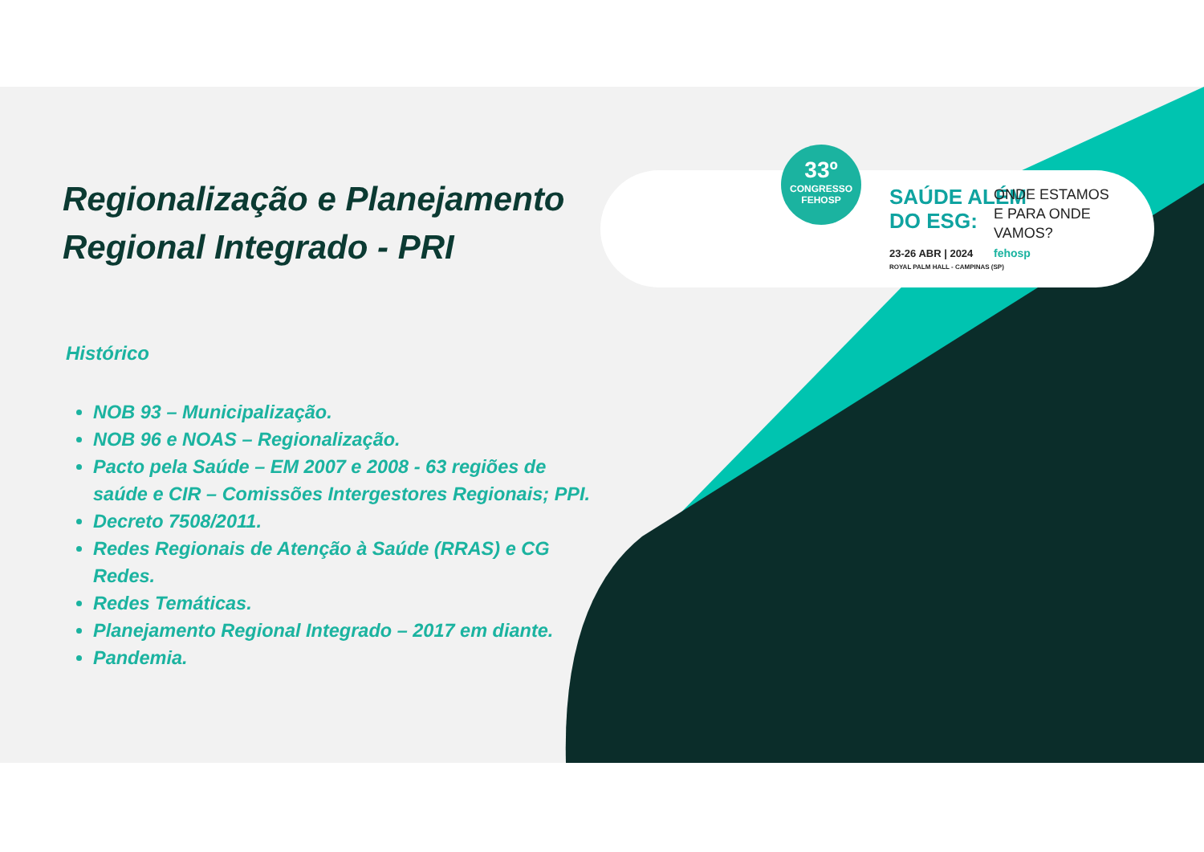Regionalização e Planejamento Regional Integrado - PRI
Histórico
NOB 93 – Municipalização.
NOB 96 e NOAS – Regionalização.
Pacto pela Saúde – EM 2007 e 2008 - 63 regiões de saúde e CIR – Comissões Intergestores Regionais; PPI.
Decreto 7508/2011.
Redes Regionais de Atenção à Saúde (RRAS) e CG Redes.
Redes Temáticas.
Planejamento Regional Integrado – 2017 em diante.
Pandemia.
33º
CONGRESSO
FEHOSP
SAÚDE ALÉM
DO ESG:
ONDE ESTAMOS
E PARA ONDE
VAMOS?
fehosp
23-26 ABR | 2024
ROYAL PALM HALL - CAMPINAS (SP)